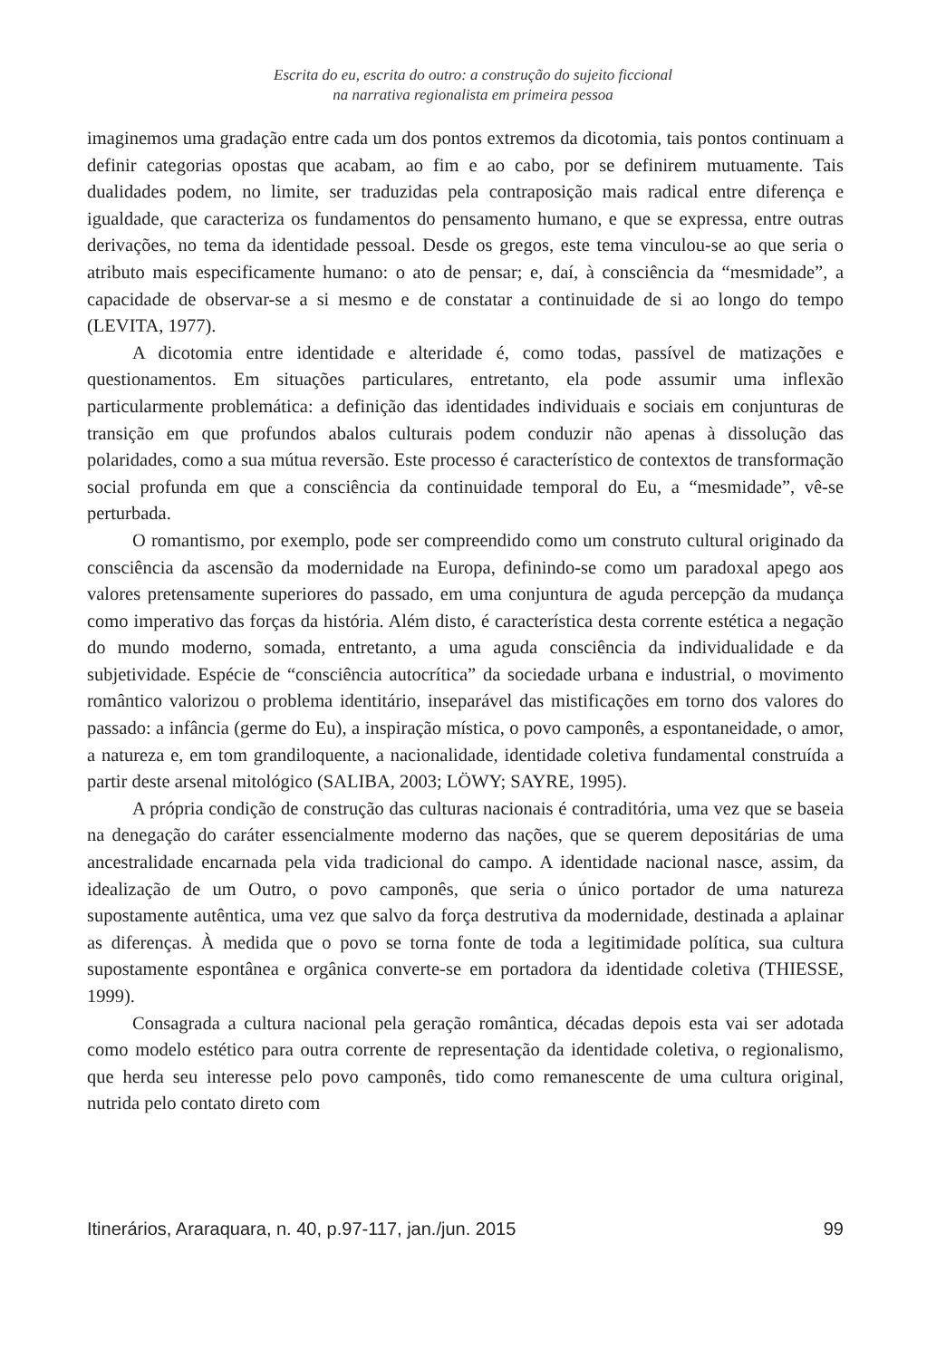Escrita do eu, escrita do outro: a construção do sujeito ficcional
na narrativa regionalista em primeira pessoa
imaginemos uma gradação entre cada um dos pontos extremos da dicotomia, tais pontos continuam a definir categorias opostas que acabam, ao fim e ao cabo, por se definirem mutuamente. Tais dualidades podem, no limite, ser traduzidas pela contraposição mais radical entre diferença e igualdade, que caracteriza os fundamentos do pensamento humano, e que se expressa, entre outras derivações, no tema da identidade pessoal. Desde os gregos, este tema vinculou-se ao que seria o atributo mais especificamente humano: o ato de pensar; e, daí, à consciência da “mesmidade”, a capacidade de observar-se a si mesmo e de constatar a continuidade de si ao longo do tempo (LEVITA, 1977).
A dicotomia entre identidade e alteridade é, como todas, passível de matizações e questionamentos. Em situações particulares, entretanto, ela pode assumir uma inflexão particularmente problemática: a definição das identidades individuais e sociais em conjunturas de transição em que profundos abalos culturais podem conduzir não apenas à dissolução das polaridades, como a sua mútua reversão. Este processo é característico de contextos de transformação social profunda em que a consciência da continuidade temporal do Eu, a “mesmidade”, vê-se perturbada.
O romantismo, por exemplo, pode ser compreendido como um construto cultural originado da consciência da ascensão da modernidade na Europa, definindo-se como um paradoxal apego aos valores pretensamente superiores do passado, em uma conjuntura de aguda percepção da mudança como imperativo das forças da história. Além disto, é característica desta corrente estética a negação do mundo moderno, somada, entretanto, a uma aguda consciência da individualidade e da subjetividade. Espécie de “consciência autocrítica” da sociedade urbana e industrial, o movimento romântico valorizou o problema identitário, inseparável das mistificações em torno dos valores do passado: a infância (germe do Eu), a inspiração mística, o povo camponês, a espontaneidade, o amor, a natureza e, em tom grandiloquente, a nacionalidade, identidade coletiva fundamental construída a partir deste arsenal mitológico (SALIBA, 2003; LÖWY; SAYRE, 1995).
A própria condição de construção das culturas nacionais é contraditória, uma vez que se baseia na denegação do caráter essencialmente moderno das nações, que se querem depositárias de uma ancestralidade encarnada pela vida tradicional do campo. A identidade nacional nasce, assim, da idealização de um Outro, o povo camponês, que seria o único portador de uma natureza supostamente autêntica, uma vez que salvo da força destrutiva da modernidade, destinada a aplainar as diferenças. À medida que o povo se torna fonte de toda a legitimidade política, sua cultura supostamente espontânea e orgânica converte-se em portadora da identidade coletiva (THIESSE, 1999).
Consagrada a cultura nacional pela geração romântica, décadas depois esta vai ser adotada como modelo estético para outra corrente de representação da identidade coletiva, o regionalismo, que herda seu interesse pelo povo camponês, tido como remanescente de uma cultura original, nutrida pelo contato direto com
Itinerários, Araraquara, n. 40, p.97-117, jan./jun. 2015 99